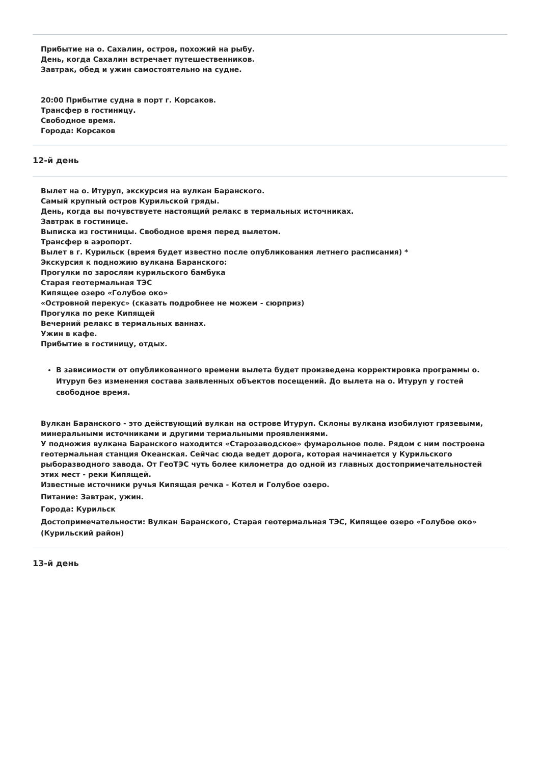Прибытие на о. Сахалин, остров, похожий на рыбу.
День, когда Сахалин встречает путешественников.
Завтрак, обед и ужин самостоятельно на судне.
20:00 Прибытие судна в порт г. Корсаков.
Трансфер в гостиницу.
Свободное время.
Города: Корсаков
12-й день
Вылет на о. Итуруп, экскурсия на вулкан Баранского.
Самый крупный остров Курильской гряды.
День, когда вы почувствуете настоящий релакс в термальных источниках.
Завтрак в гостинице.
Выписка из гостиницы. Свободное время перед вылетом.
Трансфер в аэропорт.
Вылет в г. Курильск (время будет известно после опубликования летнего расписания) *
Экскурсия к подножию вулкана Баранского:
Прогулки по зарослям курильского бамбука
Старая геотермальная ТЭС
Кипящее озеро «Голубое око»
«Островной перекус» (сказать подробнее не можем - сюрприз)
Прогулка по реке Кипящей
Вечерний релакс в термальных ваннах.
Ужин в кафе.
Прибытие в гостиницу, отдых.
В зависимости от опубликованного времени вылета будет произведена корректировка программы о. Итуруп без изменения состава заявленных объектов посещений. До вылета на о. Итуруп у гостей свободное время.
Вулкан Баранского - это действующий вулкан на острове Итуруп. Склоны вулкана изобилуют грязевыми, минеральными источниками и другими термальными проявлениями.
У подножия вулкана Баранского находится «Старозаводское» фумарольное поле. Рядом с ним построена геотермальная станция Океанская. Сейчас сюда ведет дорога, которая начинается у Курильского рыборазводного завода. От ГеоТЭС чуть более километра до одной из главных достопримечательностей этих мест - реки Кипящей.
Известные источники ручья Кипящая речка - Котел и Голубое озеро.
Питание: Завтрак, ужин.
Города: Курильск
Достопримечательности: Вулкан Баранского, Старая геотермальная ТЭС, Кипящее озеро «Голубое око» (Курильский район)
13-й день